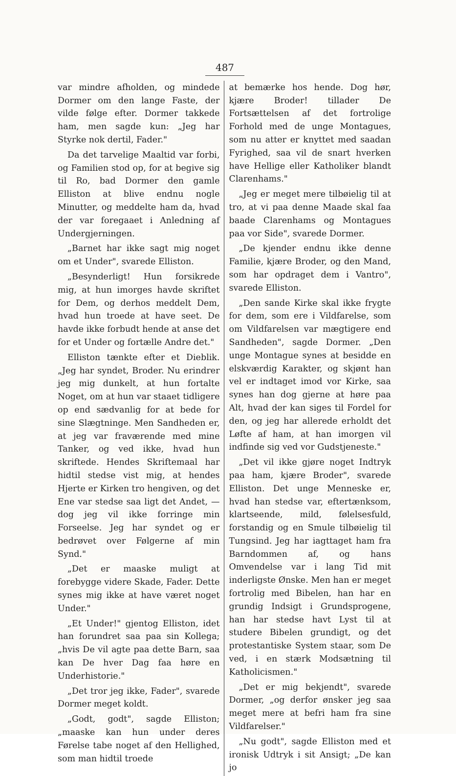487
var mindre afholden, og mindede Dormer om den lange Faste, der vilde følge efter. Dormer takkede ham, men sagde kun: „Jeg har Styrke nok dertil, Fader."
Da det tarvelige Maaltid var forbi, og Familien stod op, for at begive sig til Ro, bad Dormer den gamle Elliston at blive endnu nogle Minutter, og meddelte ham da, hvad der var foregaaet i Anledning af Undergjerningen.
„Barnet har ikke sagt mig noget om et Under", svarede Elliston.
„Besynderligt! Hun forsikrede mig, at hun imorges havde skriftet for Dem, og derhos meddelt Dem, hvad hun troede at have seet. De havde ikke forbudt hende at anse det for et Under og fortælle Andre det."
Elliston tænkte efter et Dieblik. „Jeg har syndet, Broder. Nu erindrer jeg mig dunkelt, at hun fortalte Noget, om at hun var staaet tidligere op end sædvanlig for at bede for sine Slægtninge. Men Sandheden er, at jeg var fraværende med mine Tanker, og ved ikke, hvad hun skriftede. Hendes Skriftemaal har hidtil stedse vist mig, at hendes Hjerte er Kirken tro hengiven, og det Ene var stedse saa ligt det Andet, — dog jeg vil ikke forringe min Forseelse. Jeg har syndet og er bedrøvet over Følgerne af min Synd."
„Det er maaske muligt at forebygge videre Skade, Fader. Dette synes mig ikke at have været noget Under."
„Et Under!" gjentog Elliston, idet han forundret saa paa sin Kollega; „hvis De vil agte paa dette Barn, saa kan De hver Dag faa høre en Underhistorie."
„Det tror jeg ikke, Fader", svarede Dormer meget koldt.
„Godt, godt", sagde Elliston; „maaske kan hun under deres Førelse tabe noget af den Hellighed, som man hidtil troede
at bemærke hos hende. Dog hør, kjære Broder! tillader De Fortsættelsen af det fortrolige Forhold med de unge Montagues, som nu atter er knyttet med saadan Fyrighed, saa vil de snart hverken have Hellige eller Katholiker blandt Clarenhams."
„Jeg er meget mere tilbøielig til at tro, at vi paa denne Maade skal faa baade Clarenhams og Montagues paa vor Side", svarede Dormer.
„De kjender endnu ikke denne Familie, kjære Broder, og den Mand, som har opdraget dem i Vantro", svarede Elliston.
„Den sande Kirke skal ikke frygte for dem, som ere i Vildfarelse, som om Vildfarelsen var mægtigere end Sandheden", sagde Dormer. „Den unge Montague synes at besidde en elskværdig Karakter, og skjønt han vel er indtaget imod vor Kirke, saa synes han dog gjerne at høre paa Alt, hvad der kan siges til Fordel for den, og jeg har allerede erholdt det Løfte af ham, at han imorgen vil indfinde sig ved vor Gudstjeneste."
„Det vil ikke gjøre noget Indtryk paa ham, kjære Broder", svarede Elliston. Det unge Menneske er, hvad han stedse var, eftertænksom, klartseende, mild, følelsesfuld, forstandig og en Smule tilbøielig til Tungsind. Jeg har iagttaget ham fra Barndommen af, og hans Omvendelse var i lang Tid mit inderligste Ønske. Men han er meget fortrolig med Bibelen, han har en grundig Indsigt i Grundsprogene, han har stedse havt Lyst til at studere Bibelen grundigt, og det protestantiske System staar, som De ved, i en stærk Modsætning til Katholicismen."
„Det er mig bekjendt", svarede Dormer, „og derfor ønsker jeg saa meget mere at befri ham fra sine Vildfarelser."
„Nu godt", sagde Elliston med et ironisk Udtryk i sit Ansigt; „De kan jo